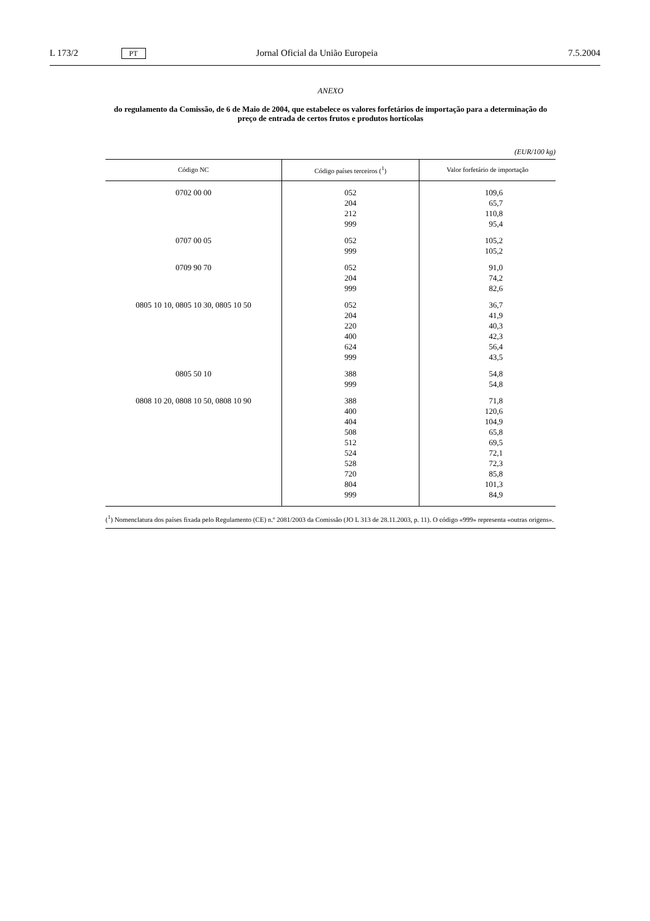L 173/2 PT Jornal Oficial da União Europeia 7.5.2004
ANEXO
do regulamento da Comissão, de 6 de Maio de 2004, que estabelece os valores forfetários de importação para a determinação do preço de entrada de certos frutos e produtos hortícolas
(EUR/100 kg)
| Código NC | Código países terceiros (<sup>1</sup>) | Valor forfetário de importação |
| --- | --- | --- |
| 0702 00 00 | 052 | 109,6 |
| | 204 | 65,7 |
| | 212 | 110,8 |
| | 999 | 95,4 |
| 0707 00 05 | 052 | 105,2 |
| | 999 | 105,2 |
| 0709 90 70 | 052 | 91,0 |
| | 204 | 74,2 |
| | 999 | 82,6 |
| 0805 10 10, 0805 10 30, 0805 10 50 | 052 | 36,7 |
| | 204 | 41,9 |
| | 220 | 40,3 |
| | 400 | 42,3 |
| | 624 | 56,4 |
| | 999 | 43,5 |
| 0805 50 10 | 388 | 54,8 |
| | 999 | 54,8 |
| 0808 10 20, 0808 10 50, 0808 10 90 | 388 | 71,8 |
| | 400 | 120,6 |
| | 404 | 104,9 |
| | 508 | 65,8 |
| | 512 | 69,5 |
| | 524 | 72,1 |
| | 528 | 72,3 |
| | 720 | 85,8 |
| | 804 | 101,3 |
| | 999 | 84,9 |
(<sup>1</sup>) Nomenclatura dos países fixada pelo Regulamento (CE) n.º 2081/2003 da Comissão (JO L 313 de 28.11.2003, p. 11). O código «999» representa «outras origens».